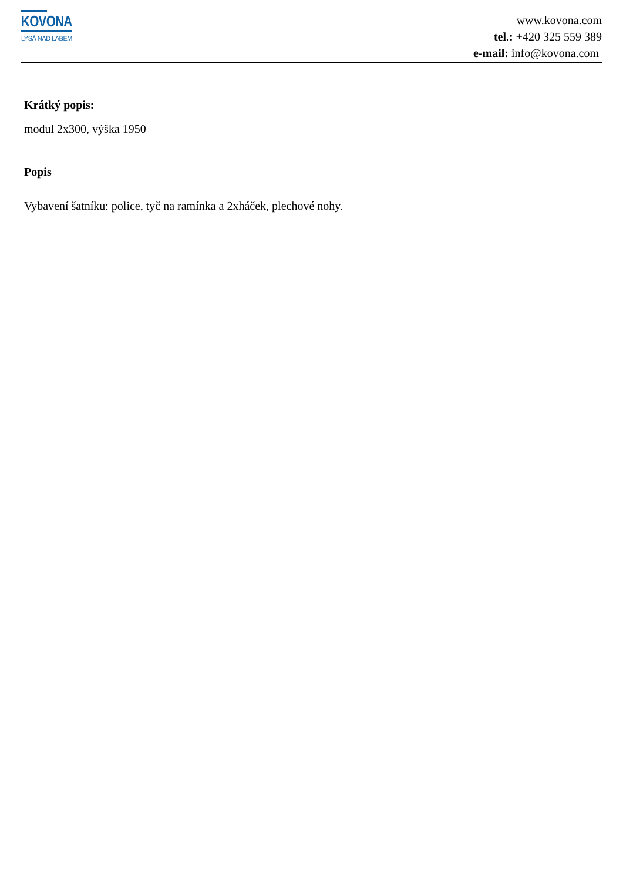KOVONA
LYSÁ NAD LABEM
www.kovona.com
tel.: +420 325 559 389
e-mail: info@kovona.com
Krátký popis:
modul 2x300, výška 1950
Popis
Vybavení šatníku: police, tyč na ramínka a 2xháček, plechové nohy.